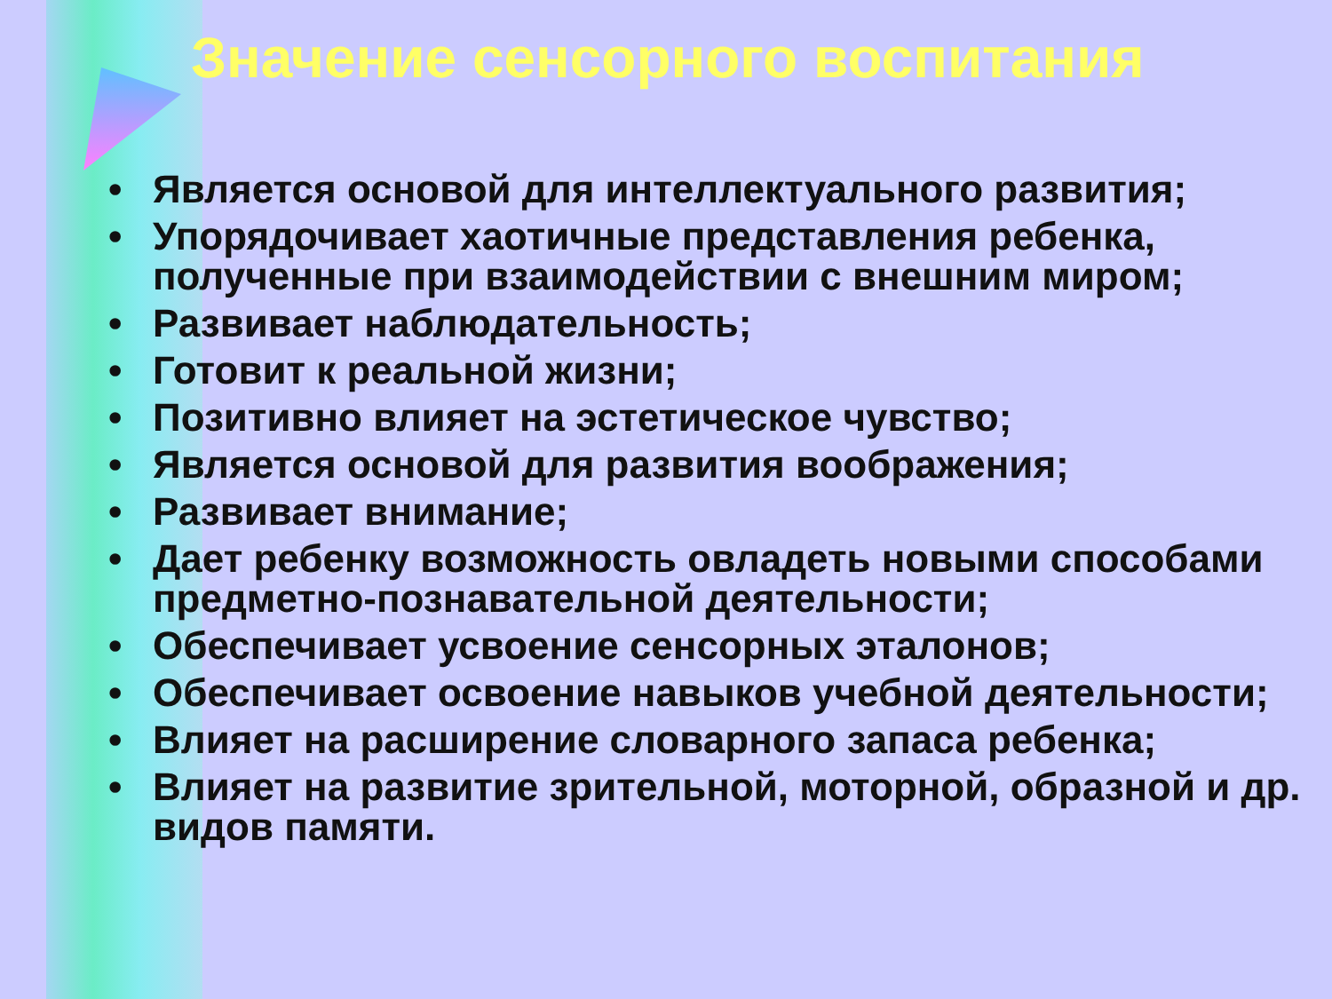Значение сенсорного воспитания
• Является основой для интеллектуального развития;
• Упорядочивает хаотичные представления ребенка, полученные при взаимодействии с внешним миром;
• Развивает наблюдательность;
• Готовит к реальной жизни;
• Позитивно влияет на эстетическое чувство;
• Является основой для развития воображения;
• Развивает внимание;
• Дает ребенку возможность овладеть новыми способами предметно-познавательной деятельности;
• Обеспечивает усвоение сенсорных эталонов;
• Обеспечивает освоение навыков учебной деятельности;
• Влияет на расширение словарного запаса ребенка;
• Влияет на развитие зрительной, моторной, образной и др. видов памяти.